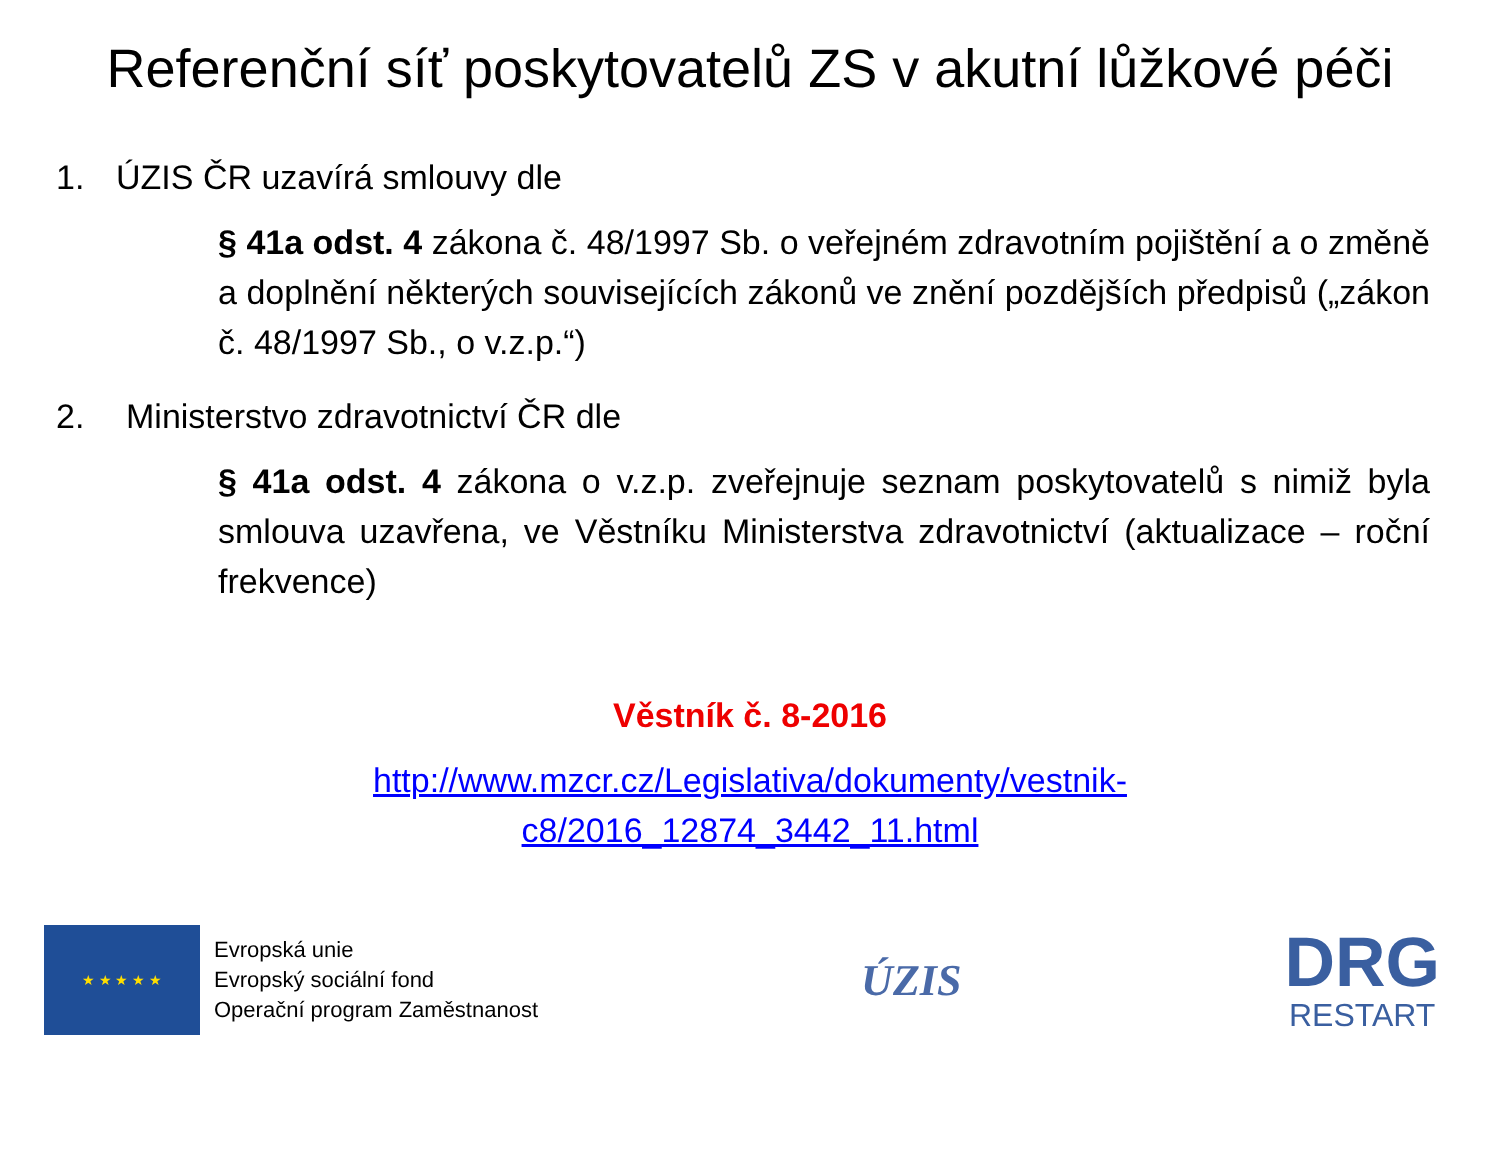Referenční síť poskytovatelů ZS v akutní lůžkové péči
1. ÚZIS ČR uzavírá smlouvy dle
§ 41a odst. 4 zákona č. 48/1997 Sb. o veřejném zdravotním pojištění a o změně a doplnění některých souvisejících zákonů ve znění pozdějších předpisů („zákon č. 48/1997 Sb., o v.z.p.“)
2. Ministerstvo zdravotnictví ČR dle
§ 41a odst. 4 zákona o v.z.p. zveřejnuje seznam poskytovatelů s nimiž byla smlouva uzavřena, ve Věstníku Ministerstva zdravotnictví (aktualizace – roční frekvence)
Věstník č. 8-2016
http://www.mzcr.cz/Legislativa/dokumenty/vestnik-
c8/2016_12874_3442_11.html
★ ★ ★ ★ ★
Evropská unie
Evropský sociální fond
Operační program Zaměstnanost
ÚZIS
DRG
RESTART